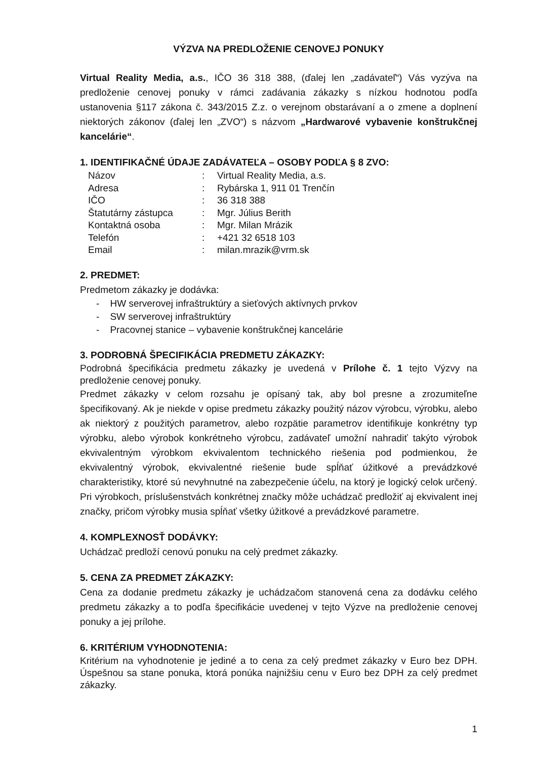VÝZVA NA PREDLOŽENIE CENOVEJ PONUKY
Virtual Reality Media, a.s., IČO 36 318 388, (ďalej len „zadávateľ“) Vás vyzýva na predloženie cenovej ponuky v rámci zadávania zákazky s nízkou hodnotou podľa ustanovenia §117 zákona č. 343/2015 Z.z. o verejnom obstarávaní a o zmene a doplnení niektorých zákonov (ďalej len „ZVO“) s názvom „Hardwarové vybavenie konštrukčnej kancelárie“.
1. IDENTIFIKAČNÉ ÚDAJE ZADÁVATEĽA – OSOBY PODĽA § 8 ZVO:
| Názov | : | Virtual Reality Media, a.s. |
| Adresa | : | Rybárska 1, 911 01 Trenčín |
| IČO | : | 36 318 388 |
| Štatutárny zástupca | : | Mgr. Július Berith |
| Kontaktná osoba | : | Mgr. Milan Mrázik |
| Telefón | : | +421 32 6518 103 |
| Email | : | milan.mrazik@vrm.sk |
2. PREDMET:
Predmetom zákazky je dodávka:
- HW serverovej infraštruktúry a sieťových aktívnych prvkov
- SW serverovej infraštruktúry
- Pracovnej stanice – vybavenie konštrukčnej kancelárie
3. PODROBNÁ ŠPECIFIKÁCIA PREDMETU ZÁKAZKY:
Podrobná špecifikácia predmetu zákazky je uvedená v Prílohe č. 1 tejto Výzvy na predloženie cenovej ponuky.
Predmet zákazky v celom rozsahu je opísaný tak, aby bol presne a zrozumiteľne špecifikovaný. Ak je niekde v opise predmetu zákazky použitý názov výrobcu, výrobku, alebo ak niektorý z použitých parametrov, alebo rozpätie parametrov identifikuje konkrétny typ výrobku, alebo výrobok konkrétneho výrobcu, zadávateľ umožní nahradiť takýto výrobok ekvivalentným výrobkom ekvivalentom technického riešenia pod podmienkou, že ekvivalentný výrobok, ekvivalentné riešenie bude spĺňať úžitkové a prevádzkové charakteristiky, ktoré sú nevyhnutné na zabezpečenie účelu, na ktorý je logický celok určený. Pri výrobkoch, príslušenstvách konkrétnej značky môže uchádzač predložiť aj ekvivalent inej značky, pričom výrobky musia spĺňať všetky úžitkové a prevádzkové parametre.
4. KOMPLEXNOSŤ DODÁVKY:
Uchádzač predloží cenovú ponuku na celý predmet zákazky.
5. CENA ZA PREDMET ZÁKAZKY:
Cena za dodanie predmetu zákazky je uchádzačom stanovená cena za dodávku celého predmetu zákazky a to podľa špecifikácie uvedenej v tejto Výzve na predloženie cenovej ponuky a jej prílohe.
6. KRITÉRIUM VYHODNOTENIA:
Kritérium na vyhodnotenie je jediné a to cena za celý predmet zákazky v Euro bez DPH. Úspešnou sa stane ponuka, ktorá ponúka najnižšiu cenu v Euro bez DPH za celý predmet zákazky.
1